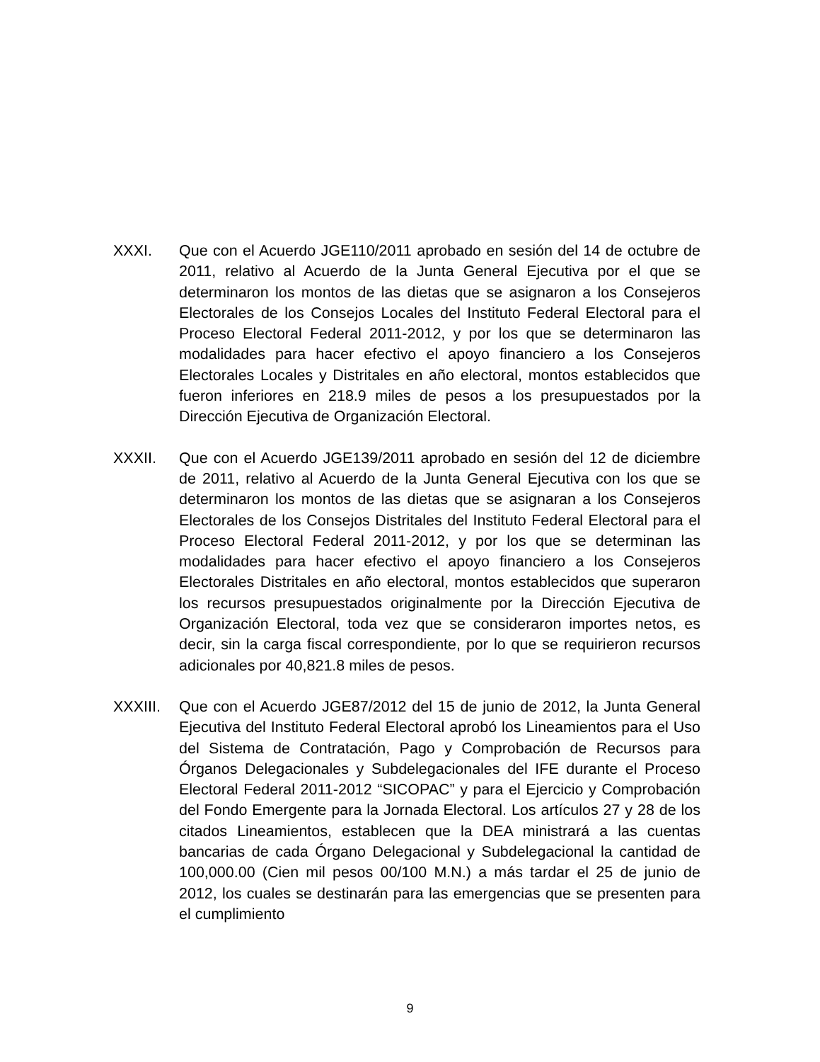XXXI. Que con el Acuerdo JGE110/2011 aprobado en sesión del 14 de octubre de 2011, relativo al Acuerdo de la Junta General Ejecutiva por el que se determinaron los montos de las dietas que se asignaron a los Consejeros Electorales de los Consejos Locales del Instituto Federal Electoral para el Proceso Electoral Federal 2011-2012, y por los que se determinaron las modalidades para hacer efectivo el apoyo financiero a los Consejeros Electorales Locales y Distritales en año electoral, montos establecidos que fueron inferiores en 218.9 miles de pesos a los presupuestados por la Dirección Ejecutiva de Organización Electoral.
XXXII. Que con el Acuerdo JGE139/2011 aprobado en sesión del 12 de diciembre de 2011, relativo al Acuerdo de la Junta General Ejecutiva con los que se determinaron los montos de las dietas que se asignaran a los Consejeros Electorales de los Consejos Distritales del Instituto Federal Electoral para el Proceso Electoral Federal 2011-2012, y por los que se determinan las modalidades para hacer efectivo el apoyo financiero a los Consejeros Electorales Distritales en año electoral, montos establecidos que superaron los recursos presupuestados originalmente por la Dirección Ejecutiva de Organización Electoral, toda vez que se consideraron importes netos, es decir, sin la carga fiscal correspondiente, por lo que se requirieron recursos adicionales por 40,821.8 miles de pesos.
XXXIII. Que con el Acuerdo JGE87/2012 del 15 de junio de 2012, la Junta General Ejecutiva del Instituto Federal Electoral aprobó los Lineamientos para el Uso del Sistema de Contratación, Pago y Comprobación de Recursos para Órganos Delegacionales y Subdelegacionales del IFE durante el Proceso Electoral Federal 2011-2012 “SICOPAC” y para el Ejercicio y Comprobación del Fondo Emergente para la Jornada Electoral. Los artículos 27 y 28 de los citados Lineamientos, establecen que la DEA ministrará a las cuentas bancarias de cada Órgano Delegacional y Subdelegacional la cantidad de 100,000.00 (Cien mil pesos 00/100 M.N.) a más tardar el 25 de junio de 2012, los cuales se destinarán para las emergencias que se presenten para el cumplimiento
9